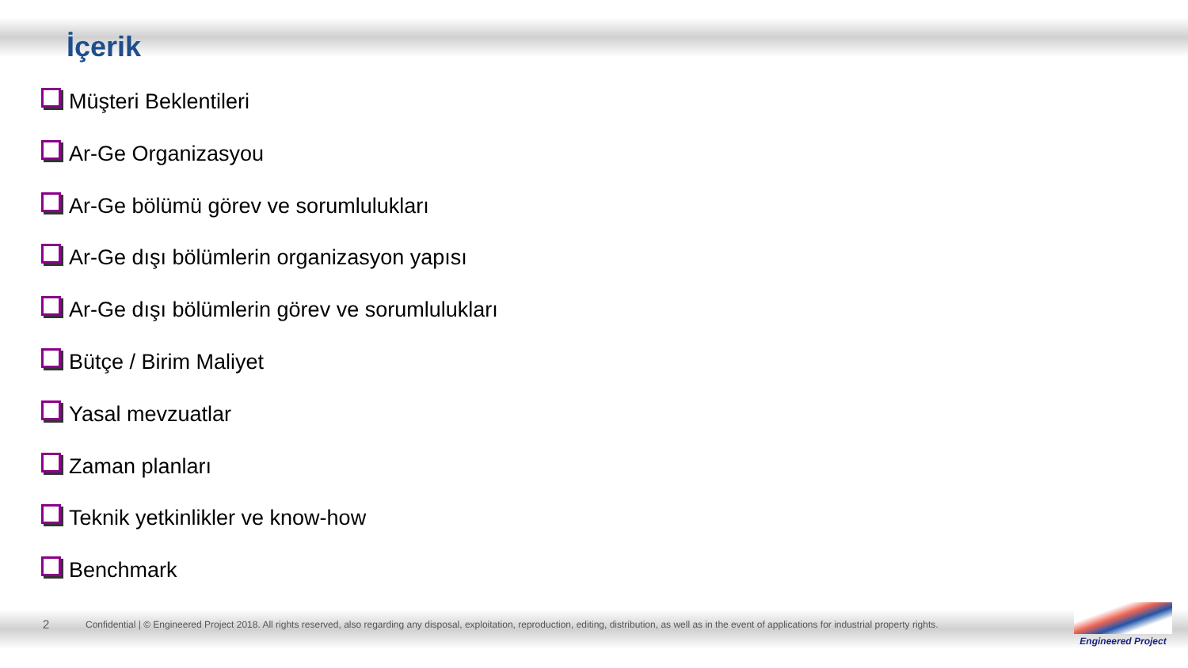İçerik
Müşteri Beklentileri
Ar-Ge Organizasyou
Ar-Ge bölümü görev ve sorumlulukları
Ar-Ge dışı bölümlerin organizasyon yapısı
Ar-Ge dışı bölümlerin görev ve sorumlulukları
Bütçe / Birim Maliyet
Yasal mevzuatlar
Zaman planları
Teknik yetkinlikler ve know-how
Benchmark
2 Confidential | © Engineered Project 2018. All rights reserved, also regarding any disposal, exploitation, reproduction, editing, distribution, as well as in the event of applications for industrial property rights.
Engineered Project